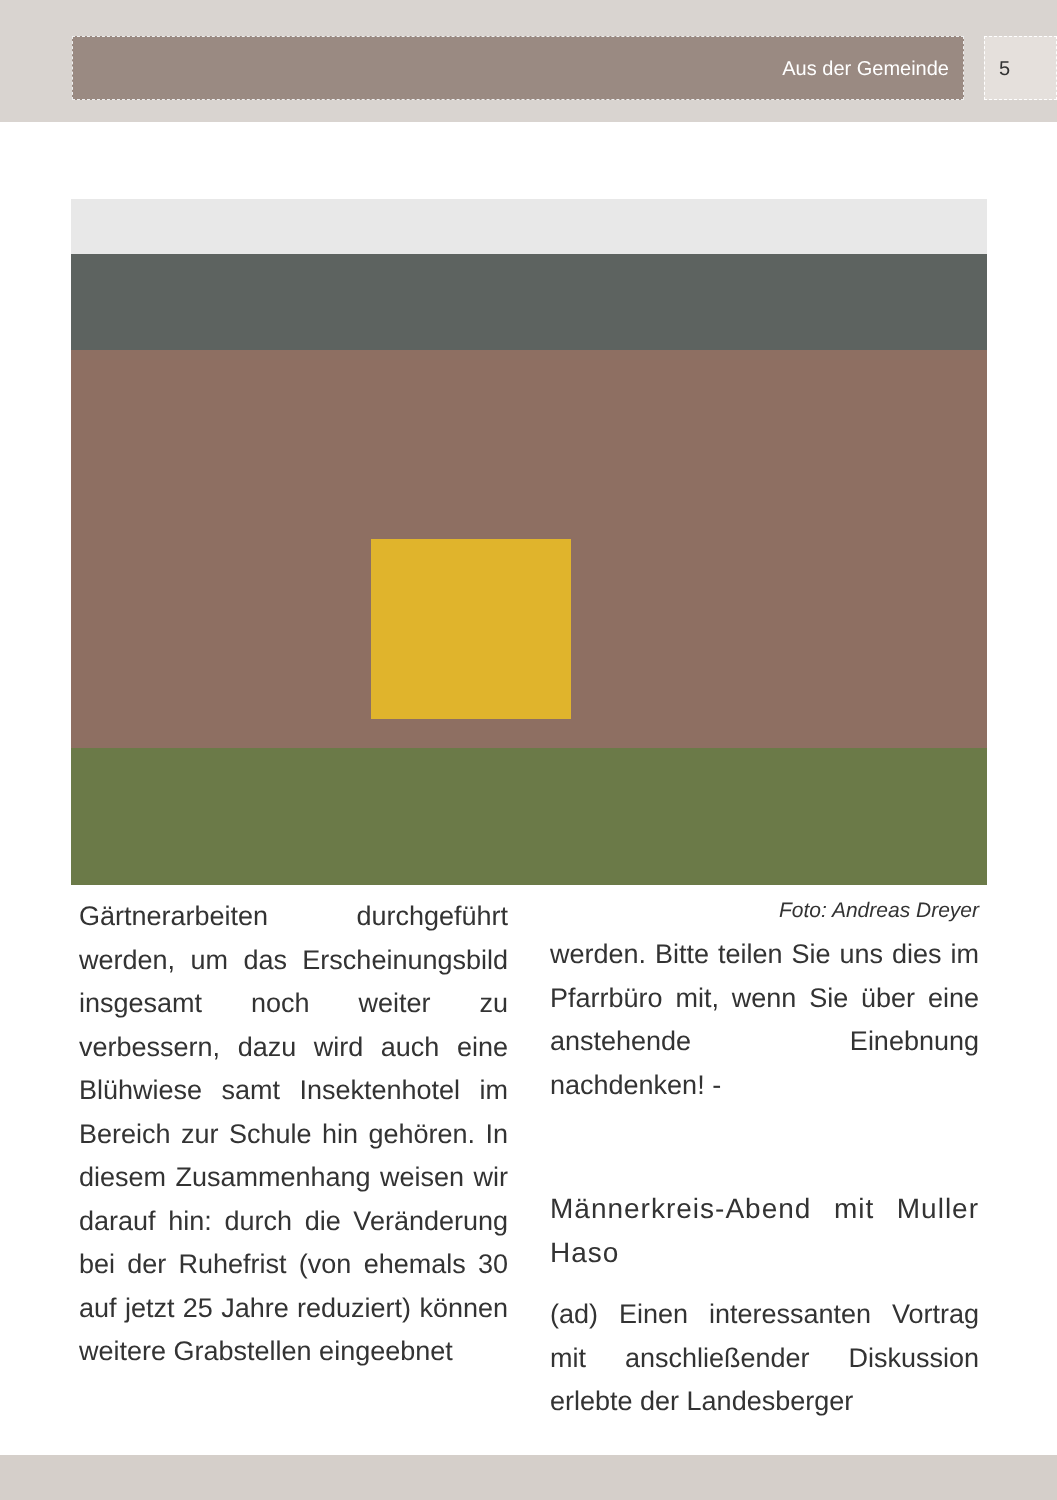Aus der Gemeinde 5
Gärtnerarbeiten durchgeführt werden, um das Erscheinungsbild insgesamt noch weiter zu verbessern, dazu wird auch eine Blühwiese samt Insektenhotel im Bereich zur Schule hin gehören. In diesem Zusammenhang weisen wir darauf hin: durch die Veränderung bei der Ruhefrist (von ehemals 30 auf jetzt 25 Jahre reduziert) können weitere Grabstellen eingeebnet
Foto: Andreas Dreyer
werden. Bitte teilen Sie uns dies im Pfarrbüro mit, wenn Sie über eine anstehende Einebnung nachdenken! -
Männerkreis-Abend mit Muller Haso
(ad) Einen interessanten Vortrag mit anschließender Diskussion erlebte der Landesberger